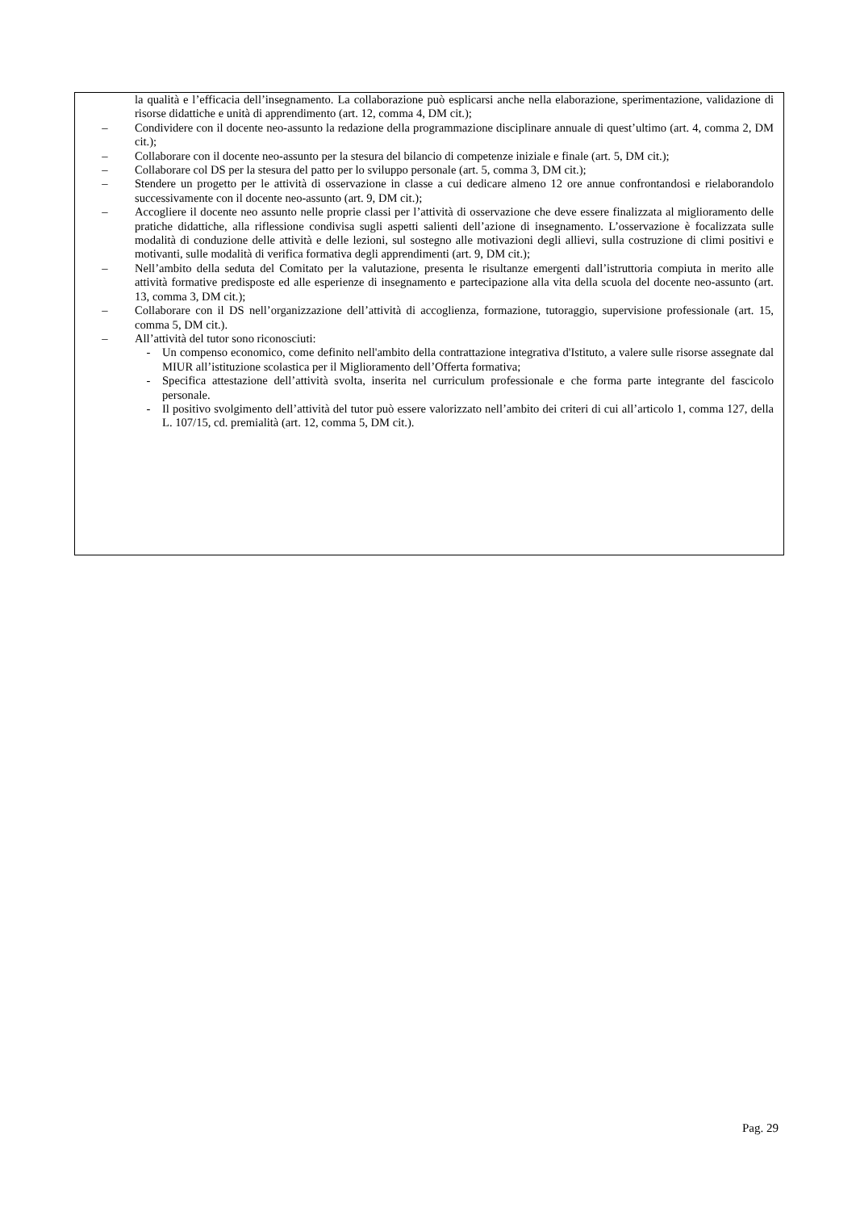la qualità e l’efficacia dell’insegnamento. La collaborazione può esplicarsi anche nella elaborazione, sperimentazione, validazione di risorse didattiche e unità di apprendimento (art. 12, comma 4, DM cit.);
– Condividere con il docente neo-assunto la redazione della programmazione disciplinare annuale di quest’ultimo (art. 4, comma 2, DM cit.);
– Collaborare con il docente neo-assunto per la stesura del bilancio di competenze iniziale e finale (art. 5, DM cit.);
– Collaborare col DS per la stesura del patto per lo sviluppo personale (art. 5, comma 3, DM cit.);
– Stendere un progetto per le attività di osservazione in classe a cui dedicare almeno 12 ore annue confrontandosi e rielaborandolo successivamente con il docente neo-assunto (art. 9, DM cit.);
– Accogliere il docente neo assunto nelle proprie classi per l’attività di osservazione che deve essere finalizzata al miglioramento delle pratiche didattiche, alla riflessione condivisa sugli aspetti salienti dell’azione di insegnamento. L’osservazione è focalizzata sulle modalità di conduzione delle attività e delle lezioni, sul sostegno alle motivazioni degli allievi, sulla costruzione di climi positivi e motivanti, sulle modalità di verifica formativa degli apprendimenti (art. 9, DM cit.);
– Nell’ambito della seduta del Comitato per la valutazione, presenta le risultanze emergenti dall’istruttoria compiuta in merito alle attività formative predisposte ed alle esperienze di insegnamento e partecipazione alla vita della scuola del docente neo-assunto (art. 13, comma 3, DM cit.);
– Collaborare con il DS nell’organizzazione dell’attività di accoglienza, formazione, tutoraggio, supervisione professionale (art. 15, comma 5, DM cit.).
– All’attività del tutor sono riconosciuti:
- Un compenso economico, come definito nell'ambito della contrattazione integrativa d'Istituto, a valere sulle risorse assegnate dal MIUR all’istituzione scolastica per il Miglioramento dell’Offerta formativa;
- Specifica attestazione dell’attività svolta, inserita nel curriculum professionale e che forma parte integrante del fascicolo personale.
- Il positivo svolgimento dell’attività del tutor può essere valorizzato nell’ambito dei criteri di cui all’articolo 1, comma 127, della L. 107/15, cd. premialità (art. 12, comma 5, DM cit.).
Pag. 29